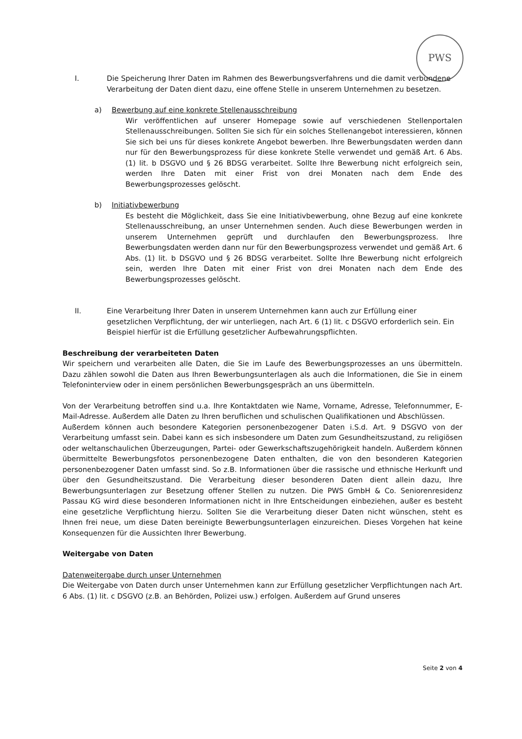PWS
I. Die Speicherung Ihrer Daten im Rahmen des Bewerbungsverfahrens und die damit verbundene Verarbeitung der Daten dient dazu, eine offene Stelle in unserem Unternehmen zu besetzen.
a) Bewerbung auf eine konkrete Stellenausschreibung
Wir veröffentlichen auf unserer Homepage sowie auf verschiedenen Stellenportalen Stellenausschreibungen. Sollten Sie sich für ein solches Stellenangebot interessieren, können Sie sich bei uns für dieses konkrete Angebot bewerben. Ihre Bewerbungsdaten werden dann nur für den Bewerbungsprozess für diese konkrete Stelle verwendet und gemäß Art. 6 Abs. (1) lit. b DSGVO und § 26 BDSG verarbeitet. Sollte Ihre Bewerbung nicht erfolgreich sein, werden Ihre Daten mit einer Frist von drei Monaten nach dem Ende des Bewerbungsprozesses gelöscht.
b) Initiativbewerbung
Es besteht die Möglichkeit, dass Sie eine Initiativbewerbung, ohne Bezug auf eine konkrete Stellenausschreibung, an unser Unternehmen senden. Auch diese Bewerbungen werden in unserem Unternehmen geprüft und durchlaufen den Bewerbungsprozess. Ihre Bewerbungsdaten werden dann nur für den Bewerbungsprozess verwendet und gemäß Art. 6 Abs. (1) lit. b DSGVO und § 26 BDSG verarbeitet. Sollte Ihre Bewerbung nicht erfolgreich sein, werden Ihre Daten mit einer Frist von drei Monaten nach dem Ende des Bewerbungsprozesses gelöscht.
II. Eine Verarbeitung Ihrer Daten in unserem Unternehmen kann auch zur Erfüllung einer gesetzlichen Verpflichtung, der wir unterliegen, nach Art. 6 (1) lit. c DSGVO erforderlich sein. Ein Beispiel hierfür ist die Erfüllung gesetzlicher Aufbewahrungspflichten.
Beschreibung der verarbeiteten Daten
Wir speichern und verarbeiten alle Daten, die Sie im Laufe des Bewerbungsprozesses an uns übermitteln. Dazu zählen sowohl die Daten aus Ihren Bewerbungsunterlagen als auch die Informationen, die Sie in einem Telefoninterview oder in einem persönlichen Bewerbungsgespräch an uns übermitteln.
Von der Verarbeitung betroffen sind u.a. Ihre Kontaktdaten wie Name, Vorname, Adresse, Telefonnummer, E-Mail-Adresse. Außerdem alle Daten zu Ihren beruflichen und schulischen Qualifikationen und Abschlüssen.
Außerdem können auch besondere Kategorien personenbezogener Daten i.S.d. Art. 9 DSGVO von der Verarbeitung umfasst sein. Dabei kann es sich insbesondere um Daten zum Gesundheitszustand, zu religiösen oder weltanschaulichen Überzeugungen, Partei- oder Gewerkschaftszugehörigkeit handeln. Außerdem können übermittelte Bewerbungsfotos personenbezogene Daten enthalten, die von den besonderen Kategorien personenbezogener Daten umfasst sind. So z.B. Informationen über die rassische und ethnische Herkunft und über den Gesundheitszustand. Die Verarbeitung dieser besonderen Daten dient allein dazu, Ihre Bewerbungsunterlagen zur Besetzung offener Stellen zu nutzen. Die PWS GmbH & Co. Seniorenresidenz Passau KG wird diese besonderen Informationen nicht in Ihre Entscheidungen einbeziehen, außer es besteht eine gesetzliche Verpflichtung hierzu. Sollten Sie die Verarbeitung dieser Daten nicht wünschen, steht es Ihnen frei neue, um diese Daten bereinigte Bewerbungsunterlagen einzureichen. Dieses Vorgehen hat keine Konsequenzen für die Aussichten Ihrer Bewerbung.
Weitergabe von Daten
Datenweitergabe durch unser Unternehmen
Die Weitergabe von Daten durch unser Unternehmen kann zur Erfüllung gesetzlicher Verpflichtungen nach Art. 6 Abs. (1) lit. c DSGVO (z.B. an Behörden, Polizei usw.) erfolgen. Außerdem auf Grund unseres
Seite 2 von 4